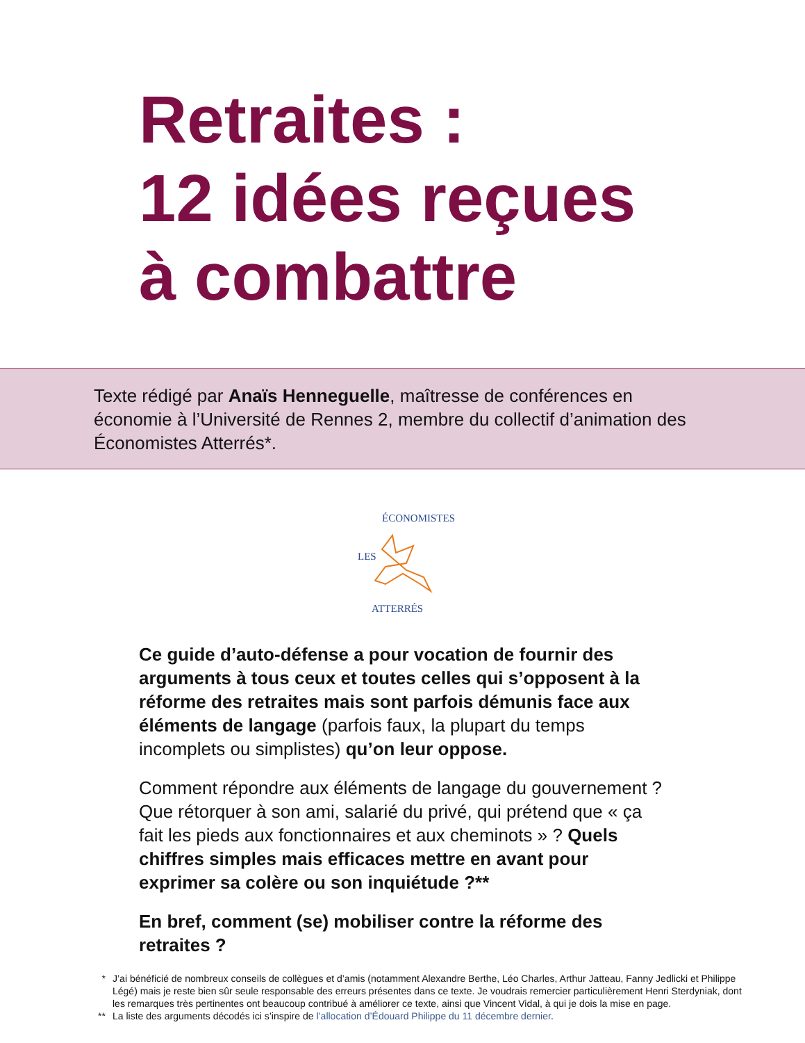Retraites :
12 idées reçues
à combattre
Texte rédigé par Anaïs Henneguelle, maîtresse de conférences en économie à l’Université de Rennes 2, membre du collectif d’animation des Économistes Atterrés*.
LES
ÉCONOMISTES
ATTERRÉS
Ce guide d’auto-défense a pour vocation de fournir des arguments à tous ceux et toutes celles qui s’opposent à la réforme des retraites mais sont parfois démunis face aux éléments de langage (parfois faux, la plupart du temps incomplets ou simplistes) qu’on leur oppose.
Comment répondre aux éléments de langage du gouvernement ? Que rétorquer à son ami, salarié du privé, qui prétend que « ça fait les pieds aux fonctionnaires et aux cheminots » ? Quels chiffres simples mais efficaces mettre en avant pour exprimer sa colère ou son inquiétude ?**
En bref, comment (se) mobiliser contre la réforme des retraites ?
* J’ai bénéficié de nombreux conseils de collègues et d’amis (notamment Alexandre Berthe, Léo Charles, Arthur Jatteau, Fanny Jedlicki et Philippe Légé) mais je reste bien sûr seule responsable des erreurs présentes dans ce texte. Je voudrais remercier particulièrement Henri Sterdyniak, dont les remarques très pertinentes ont beaucoup contribué à améliorer ce texte, ainsi que Vincent Vidal, à qui je dois la mise en page.
** La liste des arguments décodés ici s’inspire de l’allocation d’Édouard Philippe du 11 décembre dernier.